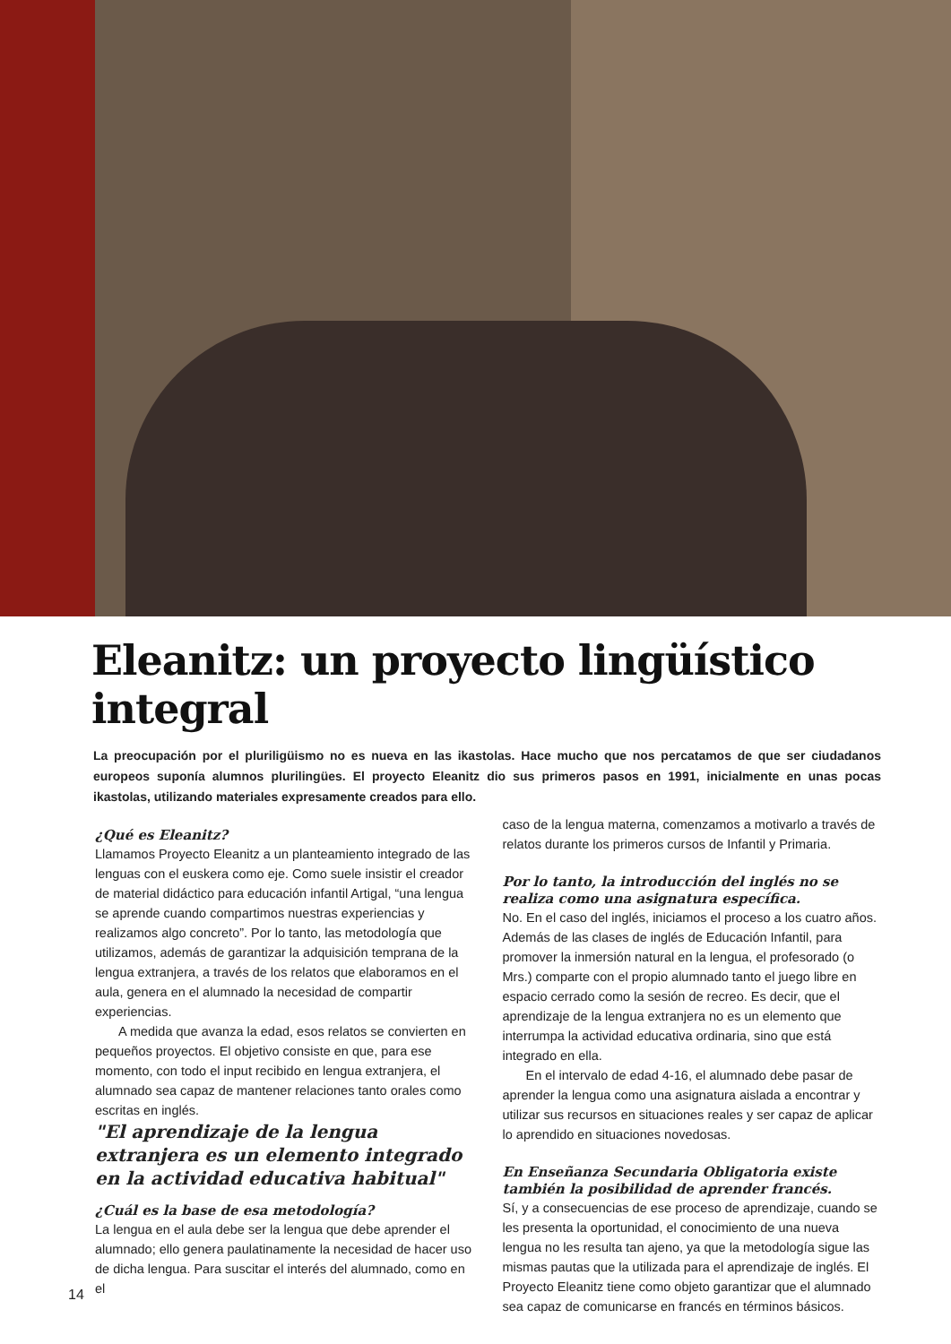Eleanitz: un proyecto lingüístico integral
La preocupación por el pluriligüismo no es nueva en las ikastolas. Hace mucho que nos percatamos de que ser ciudadanos europeos suponía alumnos plurilingües. El proyecto Eleanitz dio sus primeros pasos en 1991, inicialmente en unas pocas ikastolas, utilizando materiales expresamente creados para ello.
¿Qué es Eleanitz?
Llamamos Proyecto Eleanitz a un planteamiento integrado de las lenguas con el euskera como eje. Como suele insistir el creador de material didáctico para educación infantil Artigal, “una lengua se aprende cuando compartimos nuestras experiencias y realizamos algo concreto”. Por lo tanto, las metodología que utilizamos, además de garantizar la adquisición temprana de la lengua extranjera, a través de los relatos que elaboramos en el aula, genera en el alumnado la necesidad de compartir experiencias.
A medida que avanza la edad, esos relatos se convierten en pequeños proyectos. El objetivo consiste en que, para ese momento, con todo el input recibido en lengua extranjera, el alumnado sea capaz de mantener relaciones tanto orales como escritas en inglés.
"El aprendizaje de la lengua extranjera es un elemento integrado en la actividad educativa habitual"
¿Cuál es la base de esa metodología?
La lengua en el aula debe ser la lengua que debe aprender el alumnado; ello genera paulatinamente la necesidad de hacer uso de dicha lengua. Para suscitar el interés del alumnado, como en el
caso de la lengua materna, comenzamos a motivarlo a través de relatos durante los primeros cursos de Infantil y Primaria.
Por lo tanto, la introducción del inglés no se realiza como una asignatura específica.
No. En el caso del inglés, iniciamos el proceso a los cuatro años. Además de las clases de inglés de Educación Infantil, para promover la inmersión natural en la lengua, el profesorado (o Mrs.) comparte con el propio alumnado tanto el juego libre en espacio cerrado como la sesión de recreo. Es decir, que el aprendizaje de la lengua extranjera no es un elemento que interrumpa la actividad educativa ordinaria, sino que está integrado en ella.
En el intervalo de edad 4-16, el alumnado debe pasar de aprender la lengua como una asignatura aislada a encontrar y utilizar sus recursos en situaciones reales y ser capaz de aplicar lo aprendido en situaciones novedosas.
En Enseñanza Secundaria Obligatoria existe también la posibilidad de aprender francés.
Sí, y a consecuencias de ese proceso de aprendizaje, cuando se les presenta la oportunidad, el conocimiento de una nueva lengua no les resulta tan ajeno, ya que la metodología sigue las mismas pautas que la utilizada para el aprendizaje de inglés. El Proyecto Eleanitz tiene como objeto garantizar que el alumnado sea capaz de comunicarse en francés en términos básicos.
14